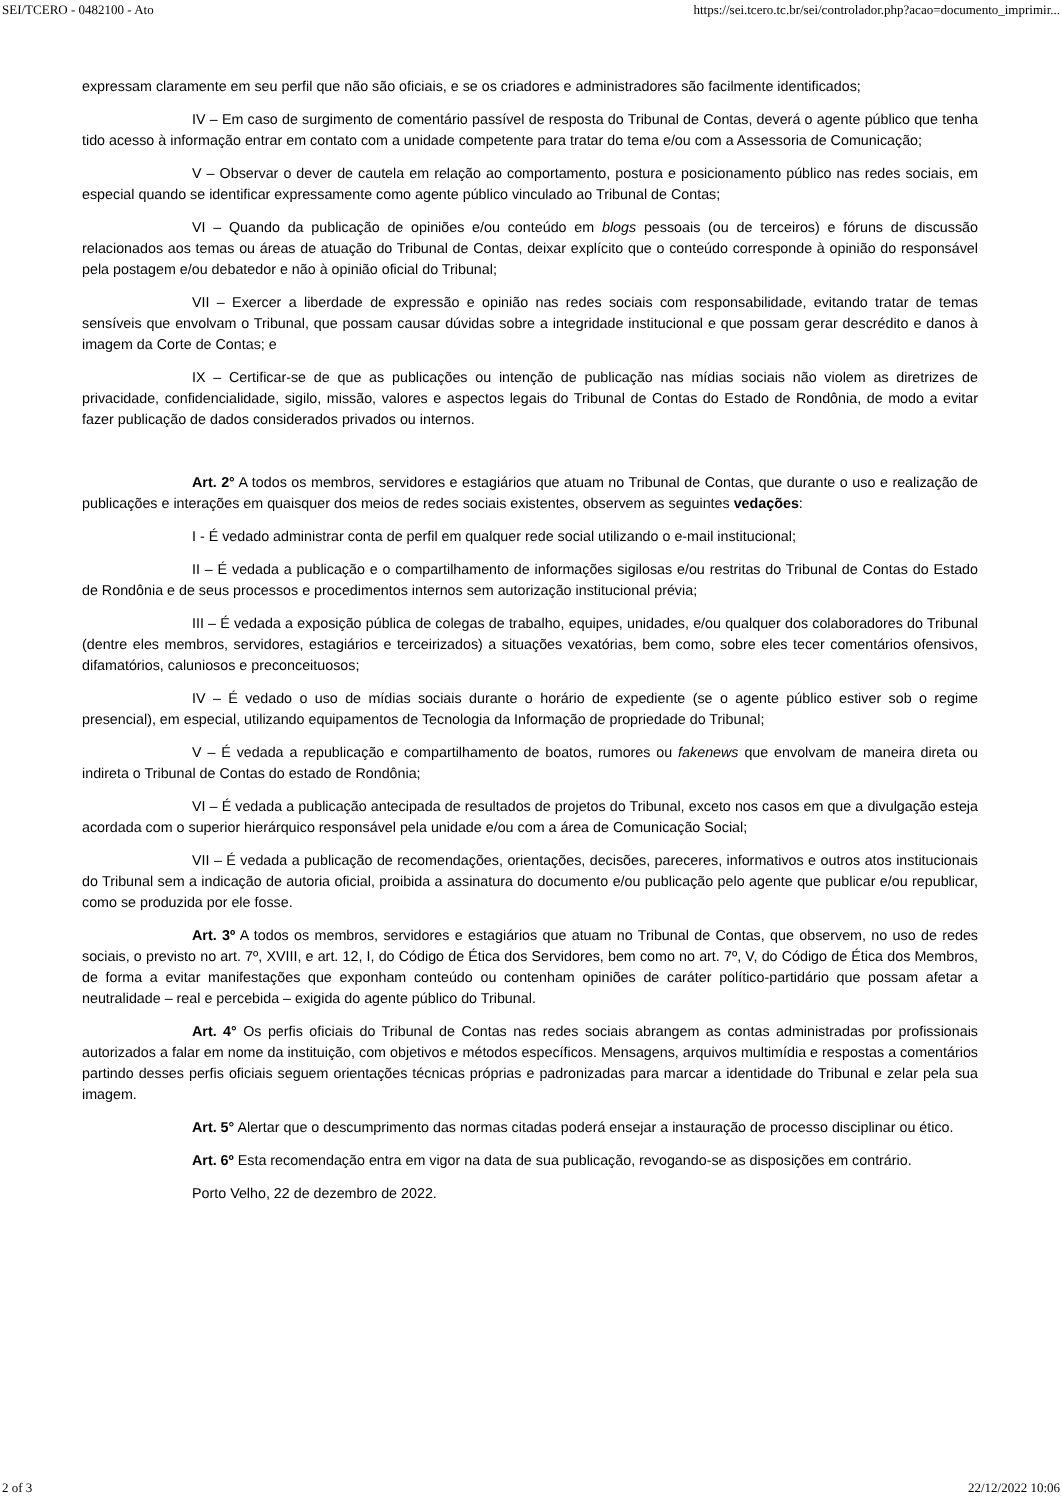SEI/TCERO - 0482100 - Ato https://sei.tcero.tc.br/sei/controlador.php?acao=documento_imprimir...
expressam claramente em seu perfil que não são oficiais, e se os criadores e administradores são facilmente identificados;
IV – Em caso de surgimento de comentário passível de resposta do Tribunal de Contas, deverá o agente público que tenha tido acesso à informação entrar em contato com a unidade competente para tratar do tema e/ou com a Assessoria de Comunicação;
V – Observar o dever de cautela em relação ao comportamento, postura e posicionamento público nas redes sociais, em especial quando se identificar expressamente como agente público vinculado ao Tribunal de Contas;
VI – Quando da publicação de opiniões e/ou conteúdo em blogs pessoais (ou de terceiros) e fóruns de discussão relacionados aos temas ou áreas de atuação do Tribunal de Contas, deixar explícito que o conteúdo corresponde à opinião do responsável pela postagem e/ou debatedor e não à opinião oficial do Tribunal;
VII – Exercer a liberdade de expressão e opinião nas redes sociais com responsabilidade, evitando tratar de temas sensíveis que envolvam o Tribunal, que possam causar dúvidas sobre a integridade institucional e que possam gerar descrédito e danos à imagem da Corte de Contas; e
IX – Certificar-se de que as publicações ou intenção de publicação nas mídias sociais não violem as diretrizes de privacidade, confidencialidade, sigilo, missão, valores e aspectos legais do Tribunal de Contas do Estado de Rondônia, de modo a evitar fazer publicação de dados considerados privados ou internos.
Art. 2° A todos os membros, servidores e estagiários que atuam no Tribunal de Contas, que durante o uso e realização de publicações e interações em quaisquer dos meios de redes sociais existentes, observem as seguintes vedações:
I - É vedado administrar conta de perfil em qualquer rede social utilizando o e-mail institucional;
II – É vedada a publicação e o compartilhamento de informações sigilosas e/ou restritas do Tribunal de Contas do Estado de Rondônia e de seus processos e procedimentos internos sem autorização institucional prévia;
III – É vedada a exposição pública de colegas de trabalho, equipes, unidades, e/ou qualquer dos colaboradores do Tribunal (dentre eles membros, servidores, estagiários e terceirizados) a situações vexatórias, bem como, sobre eles tecer comentários ofensivos, difamatórios, caluniosos e preconceituosos;
IV – É vedado o uso de mídias sociais durante o horário de expediente (se o agente público estiver sob o regime presencial), em especial, utilizando equipamentos de Tecnologia da Informação de propriedade do Tribunal;
V – É vedada a republicação e compartilhamento de boatos, rumores ou fakenews que envolvam de maneira direta ou indireta o Tribunal de Contas do estado de Rondônia;
VI – É vedada a publicação antecipada de resultados de projetos do Tribunal, exceto nos casos em que a divulgação esteja acordada com o superior hierárquico responsável pela unidade e/ou com a área de Comunicação Social;
VII – É vedada a publicação de recomendações, orientações, decisões, pareceres, informativos e outros atos institucionais do Tribunal sem a indicação de autoria oficial, proibida a assinatura do documento e/ou publicação pelo agente que publicar e/ou republicar, como se produzida por ele fosse.
Art. 3º A todos os membros, servidores e estagiários que atuam no Tribunal de Contas, que observem, no uso de redes sociais, o previsto no art. 7º, XVIII, e art. 12, I, do Código de Ética dos Servidores, bem como no art. 7º, V, do Código de Ética dos Membros, de forma a evitar manifestações que exponham conteúdo ou contenham opiniões de caráter político-partidário que possam afetar a neutralidade – real e percebida – exigida do agente público do Tribunal.
Art. 4° Os perfis oficiais do Tribunal de Contas nas redes sociais abrangem as contas administradas por profissionais autorizados a falar em nome da instituição, com objetivos e métodos específicos. Mensagens, arquivos multimídia e respostas a comentários partindo desses perfis oficiais seguem orientações técnicas próprias e padronizadas para marcar a identidade do Tribunal e zelar pela sua imagem.
Art. 5° Alertar que o descumprimento das normas citadas poderá ensejar a instauração de processo disciplinar ou ético.
Art. 6º Esta recomendação entra em vigor na data de sua publicação, revogando-se as disposições em contrário.
Porto Velho, 22 de dezembro de 2022.
2 of 3 22/12/2022 10:06